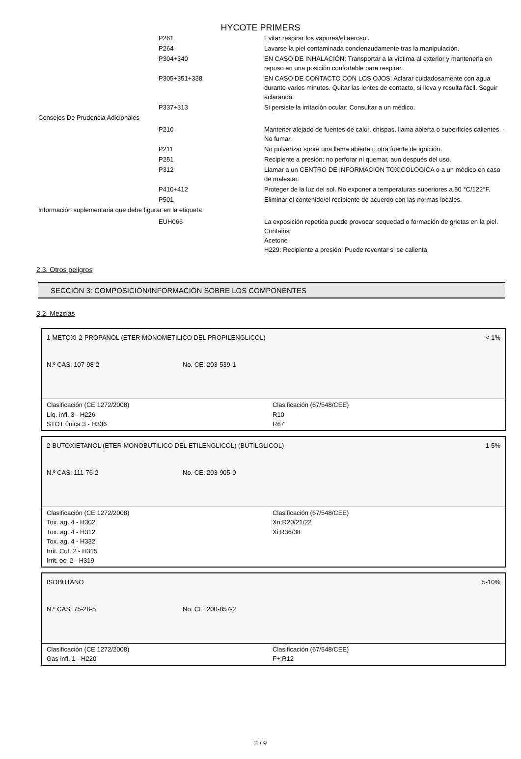HYCOTE PRIMERS
| | P261 | Evitar respirar los vapores/el aerosol. |
| | P264 | Lavarse la piel contaminada concienzudamente tras la manipulación. |
| | P304+340 | EN CASO DE INHALACIÓN: Transportar a la víctima al exterior y mantenerla en reposo en una posición confortable para respirar. |
| | P305+351+338 | EN CASO DE CONTACTO CON LOS OJOS: Aclarar cuidadosamente con agua durante varios minutos. Quitar las lentes de contacto, si lleva y resulta fácil. Seguir aclarando. |
| | P337+313 | Si persiste la irritación ocular: Consultar a un médico. |
| Consejos De Prudencia Adicionales | | |
| | P210 | Mantener alejado de fuentes de calor, chispas, llama abierta o superficies calientes. - No fumar. |
| | P211 | No pulverizar sobre una llama abierta u otra fuente de ignición. |
| | P251 | Recipiente a presión: no perforar ni quemar, aun después del uso. |
| | P312 | Llamar a un CENTRO DE INFORMACION TOXICOLOGICA o a un médico en caso de malestar. |
| | P410+412 | Proteger de la luz del sol. No exponer a temperaturas superiores a 50 °C/122°F. |
| | P501 | Eliminar el contenido/el recipiente de acuerdo con las normas locales. |
| Información suplementaria que debe figurar en la etiqueta | | |
| | EUH066 | La exposición repetida puede provocar sequedad o formación de grietas en la piel. Contains: Acetone H229: Recipiente a presión: Puede reventar si se calienta. |
2.3. Otros peligros
SECCIÓN 3: COMPOSICIÓN/INFORMACIÓN SOBRE LOS COMPONENTES
3.2. Mezclas
1-METOXI-2-PROPANOL (ETER MONOMETILICO DEL PROPILENGLICOL) < 1%
N.º CAS: 107-98-2 No. CE: 203-539-1
Clasificación (CE 1272/2008)
Líq. infl. 3 - H226
STOT única 3 - H336
Clasificación (67/548/CEE)
R10
R67
2-BUTOXIETANOL (ETER MONOBUTILICO DEL ETILENGLICOL) (BUTILGLICOL) 1-5%
N.º CAS: 111-76-2 No. CE: 203-905-0
Clasificación (CE 1272/2008)
Tox. ag. 4 - H302
Tox. ag. 4 - H312
Tox. ag. 4 - H332
Irrit. Cut. 2 - H315
Irrit. oc. 2 - H319
Clasificación (67/548/CEE)
Xn;R20/21/22
Xi;R36/38
ISOBUTANO 5-10%
N.º CAS: 75-28-5 No. CE: 200-857-2
Clasificación (CE 1272/2008)
Gas infl. 1 - H220
Clasificación (67/548/CEE)
F+;R12
2 / 9